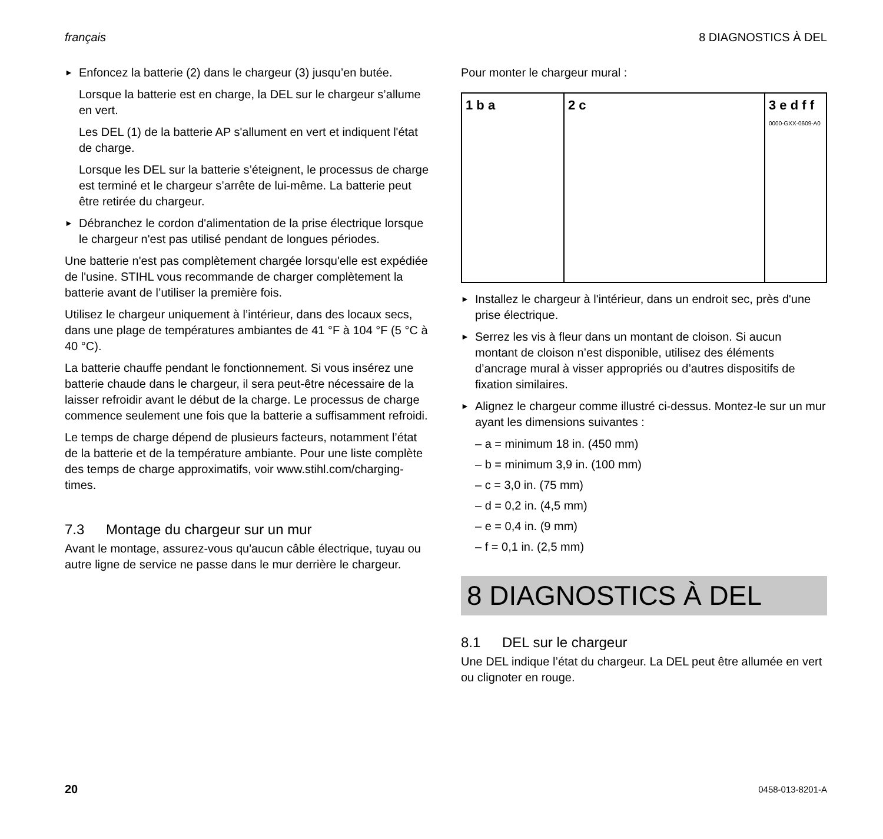français 8 DIAGNOSTICS À DEL
► Enfoncez la batterie (2) dans le chargeur (3) jusqu’en butée.
Lorsque la batterie est en charge, la DEL sur le chargeur s’allume en vert.
Les DEL (1) de la batterie AP s'allument en vert et indiquent l'état de charge.
Lorsque les DEL sur la batterie s’éteignent, le processus de charge est terminé et le chargeur s’arrête de lui-même. La batterie peut être retirée du chargeur.
► Débranchez le cordon d'alimentation de la prise électrique lorsque le chargeur n'est pas utilisé pendant de longues périodes.
Une batterie n'est pas complètement chargée lorsqu'elle est expédiée de l'usine. STIHL vous recommande de charger complètement la batterie avant de l’utiliser la première fois.
Utilisez le chargeur uniquement à l’intérieur, dans des locaux secs, dans une plage de températures ambiantes de 41 °F à 104 °F (5 °C à 40 °C).
La batterie chauffe pendant le fonctionnement. Si vous insérez une batterie chaude dans le chargeur, il sera peut-être nécessaire de la laisser refroidir avant le début de la charge. Le processus de charge commence seulement une fois que la batterie a suffisamment refroidi.
Le temps de charge dépend de plusieurs facteurs, notamment l’état de la batterie et de la température ambiante. Pour une liste complète des temps de charge approximatifs, voir www.stihl.com/charging-times.
7.3 Montage du chargeur sur un mur
Avant le montage, assurez-vous qu'aucun câble électrique, tuyau ou autre ligne de service ne passe dans le mur derrière le chargeur.
Pour monter le chargeur mural :
1 b a 2 c 3 e d f f 0000-GXX-0609-A0
► Installez le chargeur à l'intérieur, dans un endroit sec, près d'une prise électrique.
► Serrez les vis à fleur dans un montant de cloison. Si aucun montant de cloison n’est disponible, utilisez des éléments d’ancrage mural à visser appropriés ou d’autres dispositifs de fixation similaires.
► Alignez le chargeur comme illustré ci-dessus. Montez-le sur un mur ayant les dimensions suivantes :
– a = minimum 18 in. (450 mm)
– b = minimum 3,9 in. (100 mm)
– c = 3,0 in. (75 mm)
– d = 0,2 in. (4,5 mm)
– e = 0,4 in. (9 mm)
– f = 0,1 in. (2,5 mm)
8 DIAGNOSTICS À DEL
8.1 DEL sur le chargeur
Une DEL indique l’état du chargeur. La DEL peut être allumée en vert ou clignoter en rouge.
20 0458-013-8201-A